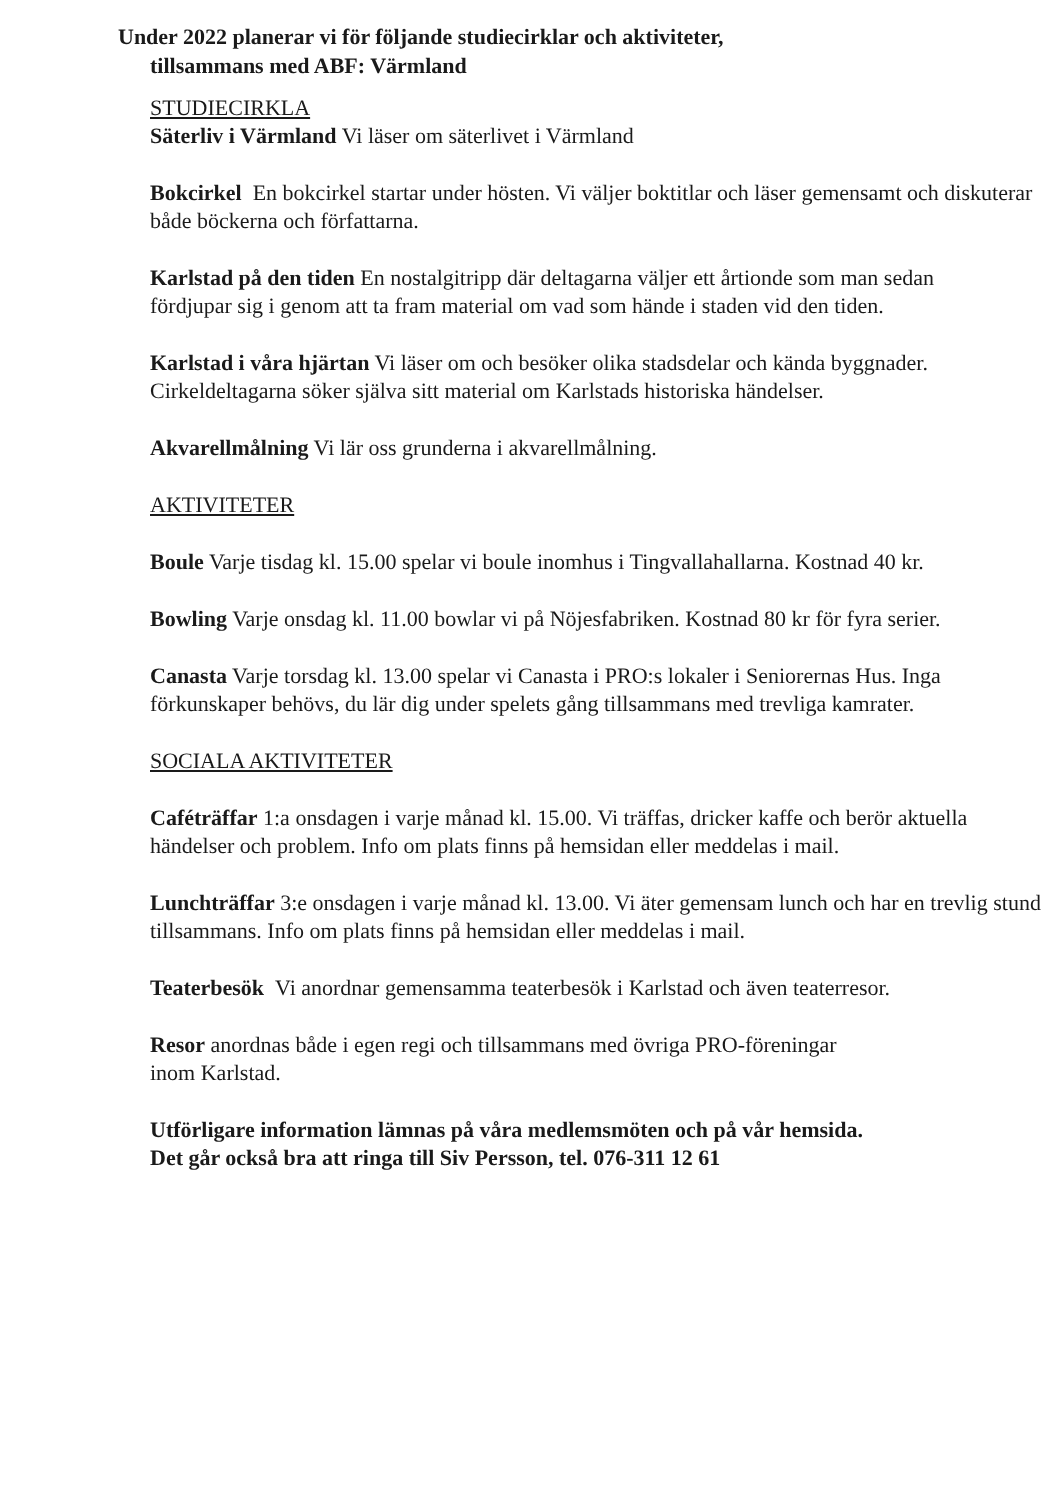Under 2022 planerar vi för följande studiecirklar och aktiviteter,
tillsammans med ABF: Värmland
STUDIECIRKLA
Säterliv i Värmland Vi läser om säterlivet i Värmland
Bokcirkel En bokcirkel startar under hösten. Vi väljer boktitlar och läser gemensamt och diskuterar både böckerna och författarna.
Karlstad på den tiden En nostalgitripp där deltagarna väljer ett årtionde som man sedan
fördjupar sig i genom att ta fram material om vad som hände i staden vid den tiden.
Karlstad i våra hjärtan Vi läser om och besöker olika stadsdelar och kända byggnader. Cirkeldeltagarna söker själva sitt material om Karlstads historiska händelser.
Akvarellmålning Vi lär oss grunderna i akvarellmålning.
AKTIVITETER
Boule Varje tisdag kl. 15.00 spelar vi boule inomhus i Tingvallahallarna. Kostnad 40 kr.
Bowling Varje onsdag kl. 11.00 bowlar vi på Nöjesfabriken. Kostnad 80 kr för fyra serier.
Canasta Varje torsdag kl. 13.00 spelar vi Canasta i PRO:s lokaler i Seniorernas Hus. Inga förkunskaper behövs, du lär dig under spelets gång tillsammans med trevliga kamrater.
SOCIALA AKTIVITETER
Caféträffar 1:a onsdagen i varje månad kl. 15.00. Vi träffas, dricker kaffe och berör aktuella händelser och problem. Info om plats finns på hemsidan eller meddelas i mail.
Lunchträffar 3:e onsdagen i varje månad kl. 13.00. Vi äter gemensam lunch och har en trevlig stund tillsammans. Info om plats finns på hemsidan eller meddelas i mail.
Teaterbesök Vi anordnar gemensamma teaterbesök i Karlstad och även teaterresor.
Resor anordnas både i egen regi och tillsammans med övriga PRO-föreningar
inom Karlstad.
Utförligare information lämnas på våra medlemsmöten och på vår hemsida.
Det går också bra att ringa till Siv Persson, tel. 076-311 12 61